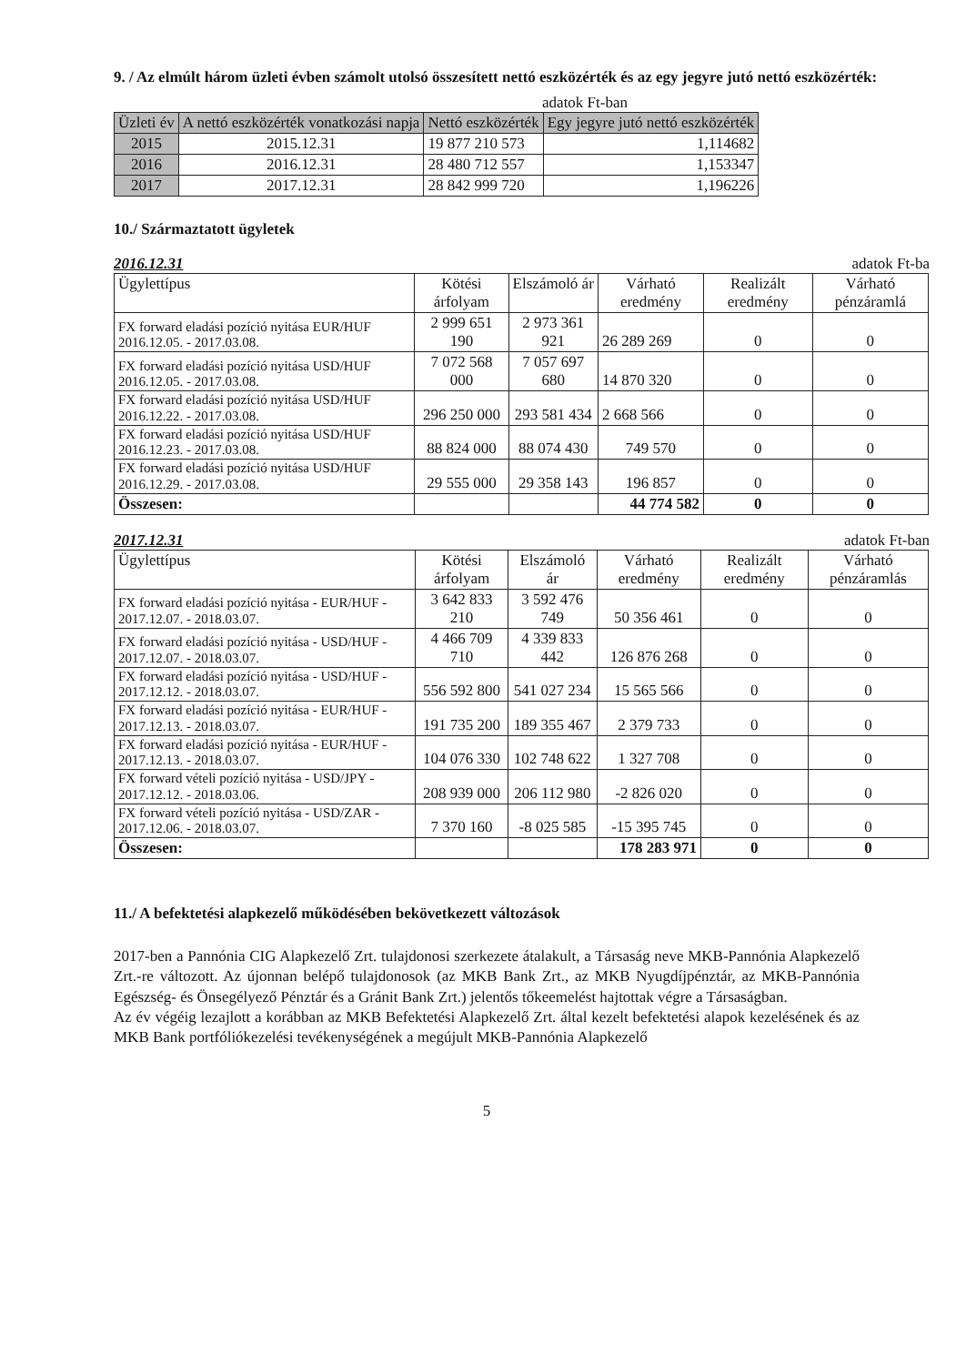9. / Az elmúlt három üzleti évben számolt utolsó összesített nettó eszközérték és az egy jegyre jutó nettó eszközérték:
adatok Ft-ban
| Üzleti év | A nettó eszközérték vonatkozási napja | Nettó eszközérték | Egy jegyre jutó nettó eszközérték |
| --- | --- | --- | --- |
| 2015 | 2015.12.31 | 19 877 210 573 | 1,114682 |
| 2016 | 2016.12.31 | 28 480 712 557 | 1,153347 |
| 2017 | 2017.12.31 | 28 842 999 720 | 1,196226 |
10./ Származtatott ügyletek
2016.12.31 adatok Ft-ba
| Ügylettípus | Kötési árfolyam | Elszámoló ár | Várható eredmény | Realizált eredmény | Várható pénzáramlá |
| --- | --- | --- | --- | --- | --- |
| FX forward eladási pozíció nyitása EUR/HUF 2016.12.05. - 2017.03.08. | 2 999 651 190 | 2 973 361 921 | 26 289 269 | 0 | 0 |
| FX forward eladási pozíció nyitása USD/HUF 2016.12.05. - 2017.03.08. | 7 072 568 000 | 7 057 697 680 | 14 870 320 | 0 | 0 |
| FX forward eladási pozíció nyitása USD/HUF 2016.12.22. - 2017.03.08. | 296 250 000 | 293 581 434 | 2 668 566 | 0 | 0 |
| FX forward eladási pozíció nyitása USD/HUF 2016.12.23. - 2017.03.08. | 88 824 000 | 88 074 430 | 749 570 | 0 | 0 |
| FX forward eladási pozíció nyitása USD/HUF 2016.12.29. - 2017.03.08. | 29 555 000 | 29 358 143 | 196 857 | 0 | 0 |
| Összesen: | | | 44 774 582 | 0 | 0 |
2017.12.31 adatok Ft-ban
| Ügylettípus | Kötési árfolyam | Elszámoló ár | Várható eredmény | Realizált eredmény | Várható pénzáramlás |
| --- | --- | --- | --- | --- | --- |
| FX forward eladási pozíció nyitása - EUR/HUF - 2017.12.07. - 2018.03.07. | 3 642 833 210 | 3 592 476 749 | 50 356 461 | 0 | 0 |
| FX forward eladási pozíció nyitása - USD/HUF - 2017.12.07. - 2018.03.07. | 4 466 709 710 | 4 339 833 442 | 126 876 268 | 0 | 0 |
| FX forward eladási pozíció nyitása - USD/HUF - 2017.12.12. - 2018.03.07. | 556 592 800 | 541 027 234 | 15 565 566 | 0 | 0 |
| FX forward eladási pozíció nyitása - EUR/HUF - 2017.12.13. - 2018.03.07. | 191 735 200 | 189 355 467 | 2 379 733 | 0 | 0 |
| FX forward eladási pozíció nyitása - EUR/HUF - 2017.12.13. - 2018.03.07. | 104 076 330 | 102 748 622 | 1 327 708 | 0 | 0 |
| FX forward vételi pozíció nyitása - USD/JPY - 2017.12.12. - 2018.03.06. | 208 939 000 | 206 112 980 | -2 826 020 | 0 | 0 |
| FX forward vételi pozíció nyitása - USD/ZAR - 2017.12.06. - 2018.03.07. | 7 370 160 | -8 025 585 | -15 395 745 | 0 | 0 |
| Összesen: | | | 178 283 971 | 0 | 0 |
11./ A befektetési alapkezelő működésében bekövetkezett változások
2017-ben a Pannónia CIG Alapkezelő Zrt. tulajdonosi szerkezete átalakult, a Társaság neve MKB-Pannónia Alapkezelő Zrt.-re változott. Az újonnan belépő tulajdonosok (az MKB Bank Zrt., az MKB Nyugdíjpénztár, az MKB-Pannónia Egészség- és Önsegélyező Pénztár és a Gránit Bank Zrt.) jelentős tőkeemelést hajtottak végre a Társaságban.
Az év végéig lezajlott a korábban az MKB Befektetési Alapkezelő Zrt. által kezelt befektetési alapok kezelésének és az MKB Bank portfóliókezelési tevékenységének a megújult MKB-Pannónia Alapkezelő
5